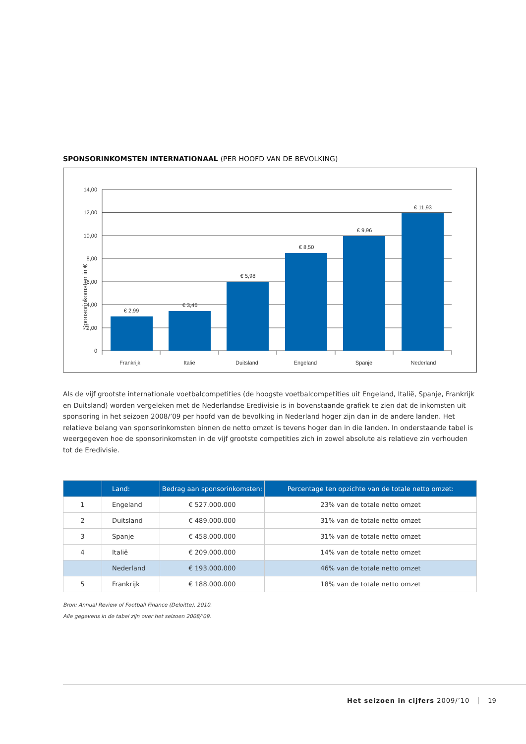SPONSORINKOMSTEN INTERNATIONAAL (PER HOOFD VAN DE BEVOLKING)
14,00
12,00
10,00
8,00
6,00
4,00
2,00
0
€ 2,99
€ 3,46
€ 5,98
€ 8,50
€ 9,96
€ 11,93
Frankrijk
Italië
Duitsland
Engeland
Spanje
Nederland
Sponsorinkomsten in €
Als de vijf grootste internationale voetbalcompetities (de hoogste voetbalcompetities uit Engeland, Italië, Spanje, Frankrijk en Duitsland) worden vergeleken met de Nederlandse Eredivisie is in bovenstaande grafiek te zien dat de inkomsten uit sponsoring in het seizoen 2008/’09 per hoofd van de bevolking in Nederland hoger zijn dan in de andere landen. Het relatieve belang van sponsorinkomsten binnen de netto omzet is tevens hoger dan in die landen. In onderstaande tabel is weergegeven hoe de sponsorinkomsten in de vijf grootste competities zich in zowel absolute als relatieve zin verhouden tot de Eredivisie.
| | Land: | Bedrag aan sponsorinkomsten: | Percentage ten opzichte van de totale netto omzet: |
| --- | --- | --- | --- |
| 1 | Engeland | € 527.000.000 | 23% van de totale netto omzet |
| 2 | Duitsland | € 489.000.000 | 31% van de totale netto omzet |
| 3 | Spanje | € 458.000.000 | 31% van de totale netto omzet |
| 4 | Italië | € 209.000.000 | 14% van de totale netto omzet |
| | Nederland | € 193.000.000 | 46% van de totale netto omzet |
| 5 | Frankrijk | € 188.000.000 | 18% van de totale netto omzet |
Bron: Annual Review of Football Finance (Deloitte), 2010.
Alle gegevens in de tabel zijn over het seizoen 2008/’09.
Het seizoen in cijfers 2009/’10 19